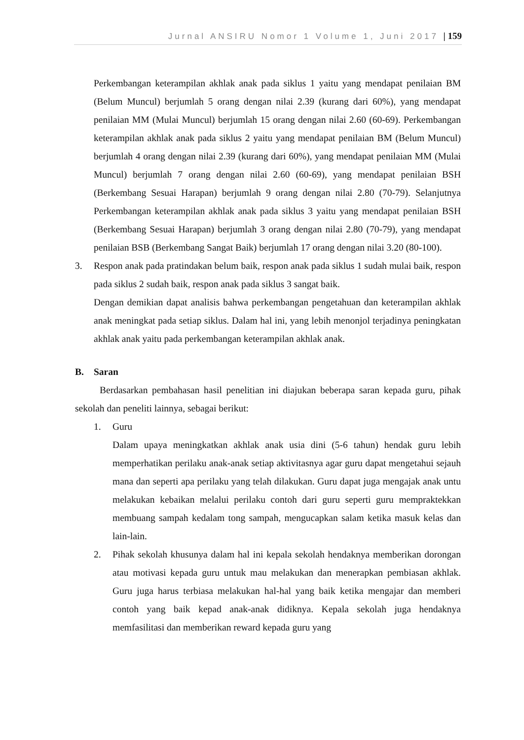Jurnal ANSIRU Nomor 1 Volume 1, Juni 2017 | 159
Perkembangan keterampilan akhlak anak pada siklus 1 yaitu yang mendapat penilaian BM (Belum Muncul) berjumlah 5 orang dengan nilai 2.39 (kurang dari 60%), yang mendapat penilaian MM (Mulai Muncul) berjumlah 15 orang dengan nilai 2.60 (60-69). Perkembangan keterampilan akhlak anak pada siklus 2 yaitu yang mendapat penilaian BM (Belum Muncul) berjumlah 4 orang dengan nilai 2.39 (kurang dari 60%), yang mendapat penilaian MM (Mulai Muncul) berjumlah 7 orang dengan nilai 2.60 (60-69), yang mendapat penilaian BSH (Berkembang Sesuai Harapan) berjumlah 9 orang dengan nilai 2.80 (70-79). Selanjutnya Perkembangan keterampilan akhlak anak pada siklus 3 yaitu yang mendapat penilaian BSH (Berkembang Sesuai Harapan) berjumlah 3 orang dengan nilai 2.80 (70-79), yang mendapat penilaian BSB (Berkembang Sangat Baik) berjumlah 17 orang dengan nilai 3.20 (80-100).
3. Respon anak pada pratindakan belum baik, respon anak pada siklus 1 sudah mulai baik, respon pada siklus 2 sudah baik, respon anak pada siklus 3 sangat baik.
Dengan demikian dapat analisis bahwa perkembangan pengetahuan dan keterampilan akhlak anak meningkat pada setiap siklus. Dalam hal ini, yang lebih menonjol terjadinya peningkatan akhlak anak yaitu pada perkembangan keterampilan akhlak anak.
B. Saran
Berdasarkan pembahasan hasil penelitian ini diajukan beberapa saran kepada guru, pihak sekolah dan peneliti lainnya, sebagai berikut:
1. Guru
Dalam upaya meningkatkan akhlak anak usia dini (5-6 tahun) hendak guru lebih memperhatikan perilaku anak-anak setiap aktivitasnya agar guru dapat mengetahui sejauh mana dan seperti apa perilaku yang telah dilakukan. Guru dapat juga mengajak anak untu melakukan kebaikan melalui perilaku contoh dari guru seperti guru mempraktekkan membuang sampah kedalam tong sampah, mengucapkan salam ketika masuk kelas dan lain-lain.
2. Pihak sekolah khusunya dalam hal ini kepala sekolah hendaknya memberikan dorongan atau motivasi kepada guru untuk mau melakukan dan menerapkan pembiasan akhlak. Guru juga harus terbiasa melakukan hal-hal yang baik ketika mengajar dan memberi contoh yang baik kepad anak-anak didiknya. Kepala sekolah juga hendaknya memfasilitasi dan memberikan reward kepada guru yang